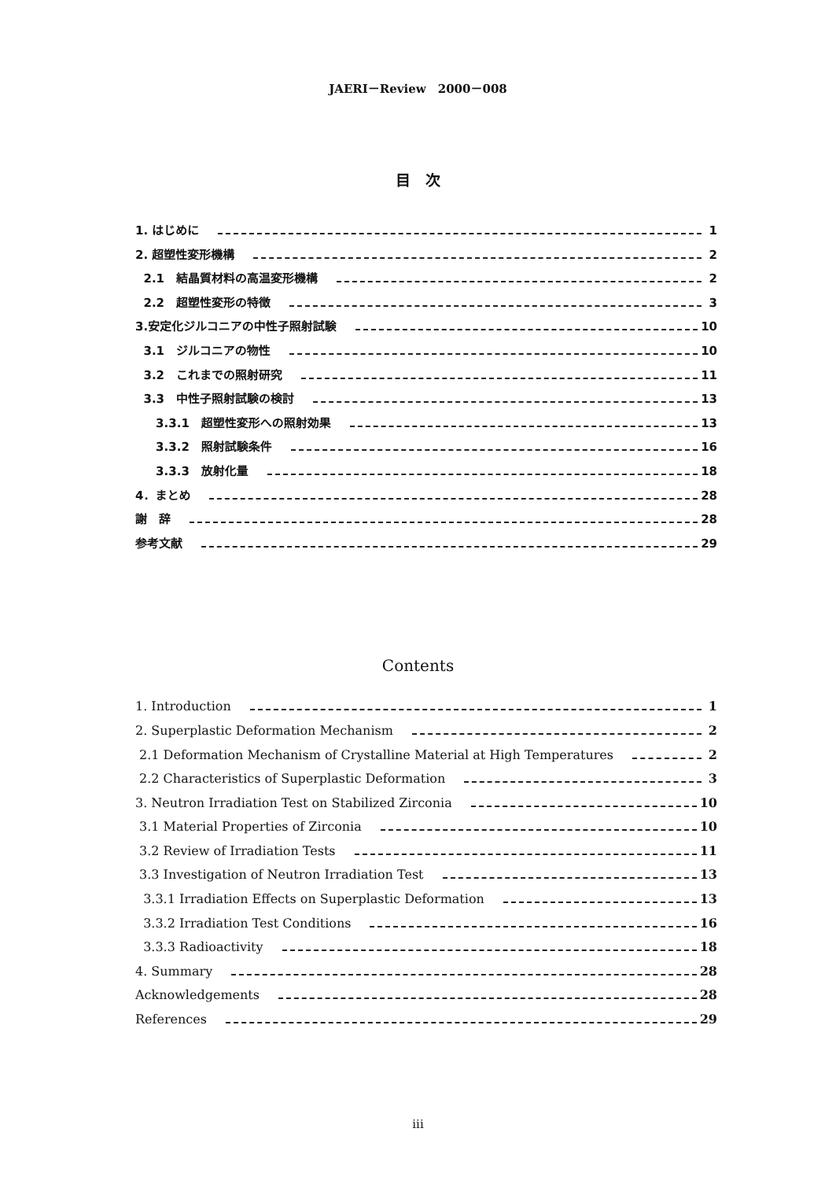JAERI－Review　2000－008
目　次
1. はじめに 1
2. 超塑性変形機構 2
2.1　結晶質材料の高温変形機構 2
2.2　超塑性変形の特徴 3
3.安定化ジルコニアの中性子照射試験 10
3.1　ジルコニアの物性 10
3.2　これまでの照射研究 11
3.3　中性子照射試験の検討 13
3.3.1　超塑性変形への照射効果 13
3.3.2　照射試験条件 16
3.3.3　放射化量 18
4．まとめ 28
謝　辞 28
参考文献 29
Contents
1. Introduction 1
2. Superplastic Deformation Mechanism 2
2.1 Deformation Mechanism of Crystalline Material at High Temperatures 2
2.2 Characteristics of Superplastic Deformation 3
3. Neutron Irradiation Test on Stabilized Zirconia 10
3.1 Material Properties of Zirconia 10
3.2 Review of Irradiation Tests 11
3.3 Investigation of Neutron Irradiation Test 13
3.3.1 Irradiation Effects on Superplastic Deformation 13
3.3.2 Irradiation Test Conditions 16
3.3.3 Radioactivity 18
4. Summary 28
Acknowledgements 28
References 29
iii